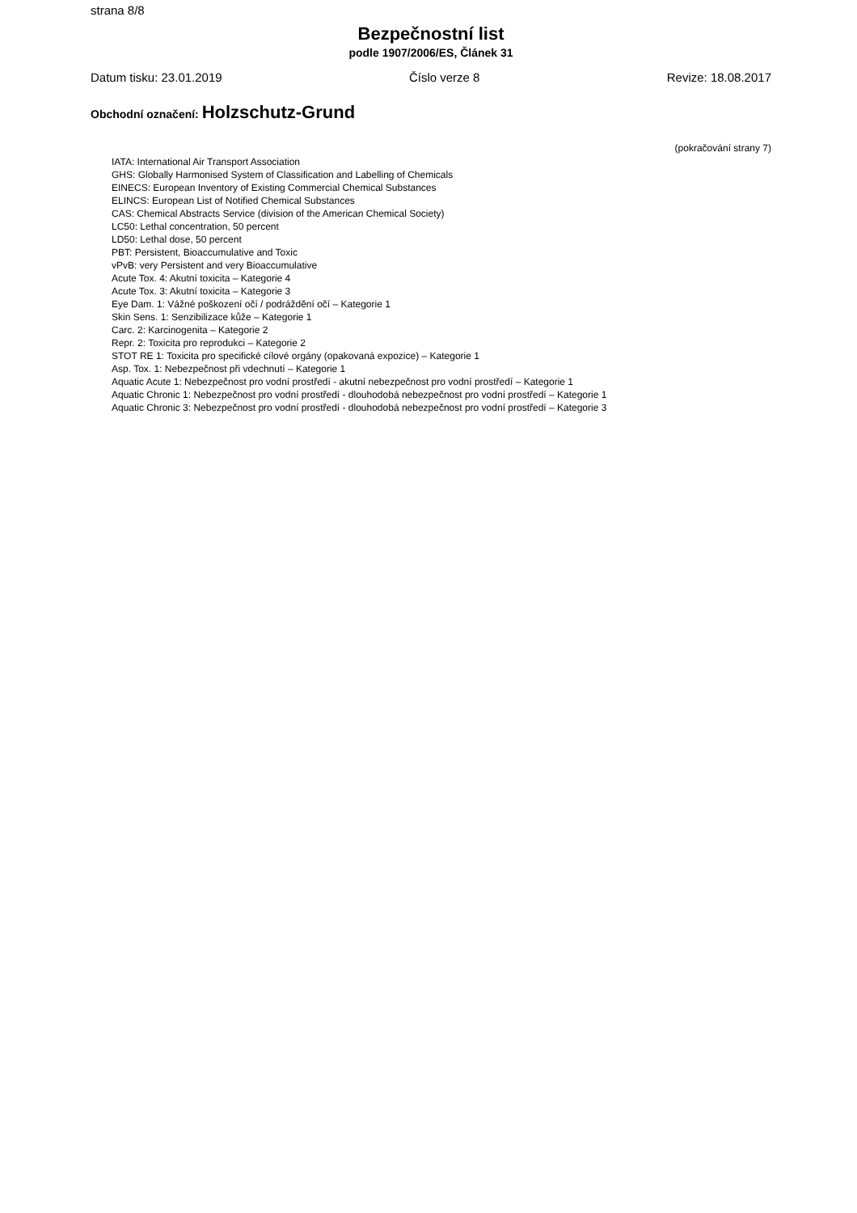strana 8/8
Bezpečnostní list
podle 1907/2006/ES, Článek 31
Datum tisku: 23.01.2019 Číslo verze 8 Revize: 18.08.2017
Obchodní označení: Holzschutz-Grund
(pokračování strany 7)
IATA: International Air Transport Association
GHS: Globally Harmonised System of Classification and Labelling of Chemicals
EINECS: European Inventory of Existing Commercial Chemical Substances
ELINCS: European List of Notified Chemical Substances
CAS: Chemical Abstracts Service (division of the American Chemical Society)
LC50: Lethal concentration, 50 percent
LD50: Lethal dose, 50 percent
PBT: Persistent, Bioaccumulative and Toxic
vPvB: very Persistent and very Bioaccumulative
Acute Tox. 4: Akutní toxicita – Kategorie 4
Acute Tox. 3: Akutní toxicita – Kategorie 3
Eye Dam. 1: Vážné poškození očí / podráždění očí – Kategorie 1
Skin Sens. 1: Senzibilizace kůže – Kategorie 1
Carc. 2: Karcinogenita – Kategorie 2
Repr. 2: Toxicita pro reprodukci – Kategorie 2
STOT RE 1: Toxicita pro specifické cílové orgány (opakovaná expozice) – Kategorie 1
Asp. Tox. 1: Nebezpečnost při vdechnutí – Kategorie 1
Aquatic Acute 1: Nebezpečnost pro vodní prostředí - akutní nebezpečnost pro vodní prostředí – Kategorie 1
Aquatic Chronic 1: Nebezpečnost pro vodní prostředí - dlouhodobá nebezpečnost pro vodní prostředí – Kategorie 1
Aquatic Chronic 3: Nebezpečnost pro vodní prostředí - dlouhodobá nebezpečnost pro vodní prostředí – Kategorie 3